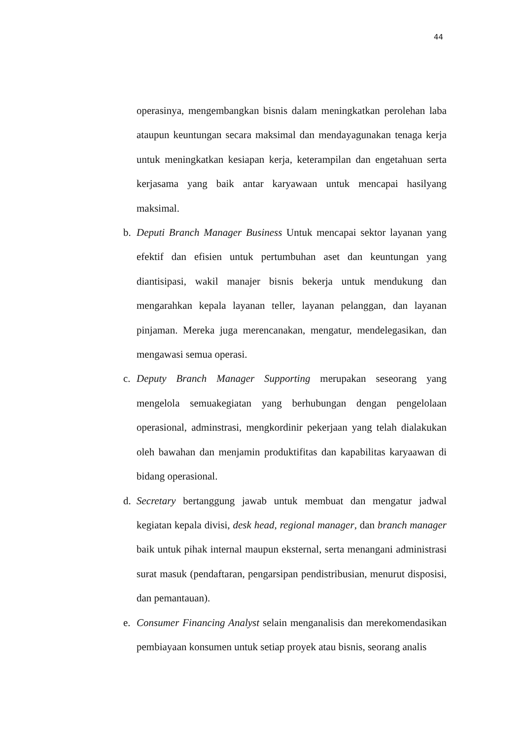44
operasinya, mengembangkan bisnis dalam meningkatkan perolehan laba ataupun keuntungan secara maksimal dan mendayagunakan tenaga kerja untuk meningkatkan kesiapan kerja, keterampilan dan engetahuan serta kerjasama yang baik antar karyawaan untuk mencapai hasilyang maksimal.
b. Deputi Branch Manager Business Untuk mencapai sektor layanan yang efektif dan efisien untuk pertumbuhan aset dan keuntungan yang diantisipasi, wakil manajer bisnis bekerja untuk mendukung dan mengarahkan kepala layanan teller, layanan pelanggan, dan layanan pinjaman. Mereka juga merencanakan, mengatur, mendelegasikan, dan mengawasi semua operasi.
c. Deputy Branch Manager Supporting merupakan seseorang yang mengelola semuakegiatan yang berhubungan dengan pengelolaan operasional, adminstrasi, mengkordinir pekerjaan yang telah dialakukan oleh bawahan dan menjamin produktifitas dan kapabilitas karyaawan di bidang operasional.
d. Secretary bertanggung jawab untuk membuat dan mengatur jadwal kegiatan kepala divisi, desk head, regional manager, dan branch manager baik untuk pihak internal maupun eksternal, serta menangani administrasi surat masuk (pendaftaran, pengarsipan pendistribusian, menurut disposisi, dan pemantauan).
e. Consumer Financing Analyst selain menganalisis dan merekomendasikan pembiayaan konsumen untuk setiap proyek atau bisnis, seorang analis